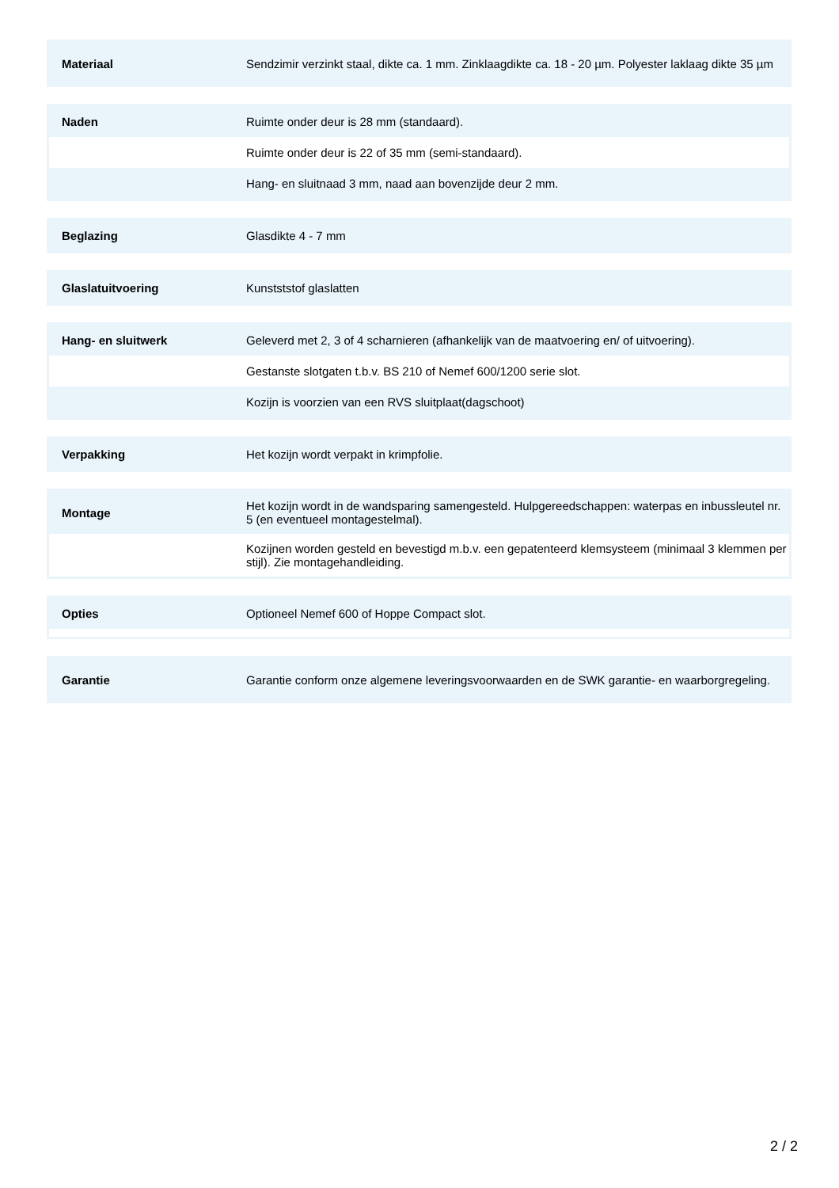| Materiaal | Sendzimir verzinkt staal, dikte ca. 1 mm. Zinklaagdikte ca. 18 - 20 µm. Polyester laklaag dikte 35 µm |
| Naden | Ruimte onder deur is 28 mm (standaard). |
| | Ruimte onder deur is 22 of 35 mm (semi-standaard). |
| | Hang- en sluitnaad 3 mm, naad aan bovenzijde deur 2 mm. |
| Beglazing | Glasdikte 4 - 7 mm |
| Glaslatuitvoering | Kunstststof glaslatten |
| Hang- en sluitwerk | Geleverd met 2, 3 of 4 scharnieren (afhankelijk van de maatvoering en/ of uitvoering). |
| | Gestanste slotgaten t.b.v. BS 210 of Nemef 600/1200 serie slot. |
| | Kozijn is voorzien van een RVS sluitplaat(dagschoot) |
| Verpakking | Het kozijn wordt verpakt in krimpfolie. |
| Montage | Het kozijn wordt in de wandsparing samengesteld. Hulpgereedschappen: waterpas en inbussleutel nr. 5 (en eventueel montagestelmal). |
| | Kozijnen worden gesteld en bevestigd m.b.v. een gepatenteerd klemsysteem (minimaal 3 klemmen per stijl). Zie montagehandleiding. |
| Opties | Optioneel Nemef 600 of Hoppe Compact slot. |
| Garantie | Garantie conform onze algemene leveringsvoorwaarden en de SWK garantie- en waarborgregeling. |
2 / 2